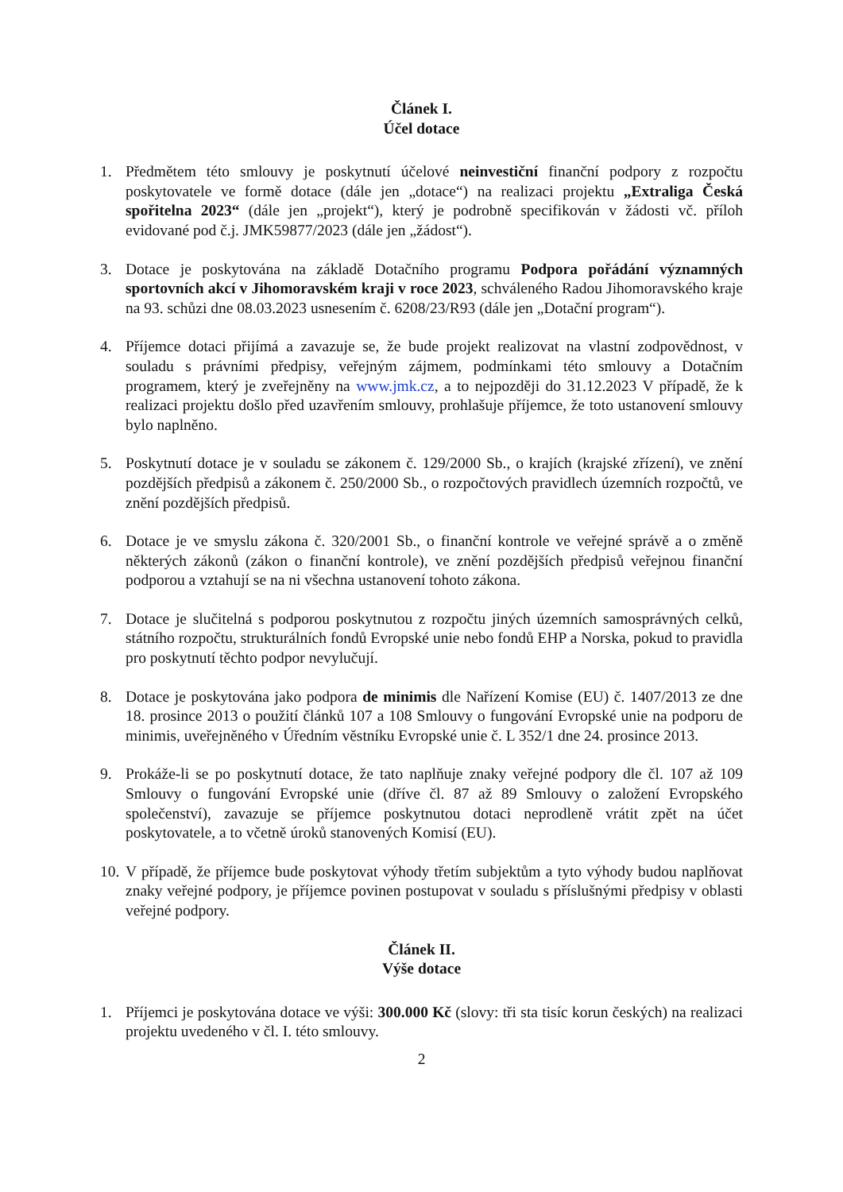Článek I.
Účel dotace
1. Předmětem této smlouvy je poskytnutí účelové neinvestiční finanční podpory z rozpočtu poskytovatele ve formě dotace (dále jen „dotace“) na realizaci projektu „Extraliga Česká spořitelna 2023“ (dále jen „projekt“), který je podrobně specifikován v žádosti vč. příloh evidované pod č.j. JMK59877/2023 (dále jen „žádost“).
3. Dotace je poskytována na základě Dotačního programu Podpora pořádání významných sportovních akcí v Jihomoravském kraji v roce 2023, schváleného Radou Jihomoravského kraje na 93. schůzi dne 08.03.2023 usnesením č. 6208/23/R93 (dále jen „Dotační program“).
4. Příjemce dotaci přijímá a zavazuje se, že bude projekt realizovat na vlastní zodpovědnost, v souladu s právními předpisy, veřejným zájmem, podmínkami této smlouvy a Dotačním programem, který je zveřejněny na www.jmk.cz, a to nejpozději do 31.12.2023 V případě, že k realizaci projektu došlo před uzavřením smlouvy, prohlašuje příjemce, že toto ustanovení smlouvy bylo naplněno.
5. Poskytnutí dotace je v souladu se zákonem č. 129/2000 Sb., o krajích (krajské zřízení), ve znění pozdějších předpisů a zákonem č. 250/2000 Sb., o rozpočtových pravidlech územních rozpočtů, ve znění pozdějších předpisů.
6. Dotace je ve smyslu zákona č. 320/2001 Sb., o finanční kontrole ve veřejné správě a o změně některých zákonů (zákon o finanční kontrole), ve znění pozdějších předpisů veřejnou finanční podporou a vztahují se na ni všechna ustanovení tohoto zákona.
7. Dotace je slučitelná s podporou poskytnutou z rozpočtu jiných územních samosprávných celků, státního rozpočtu, strukturálních fondů Evropské unie nebo fondů EHP a Norska, pokud to pravidla pro poskytnutí těchto podpor nevylučují.
8. Dotace je poskytována jako podpora de minimis dle Nařízení Komise (EU) č. 1407/2013 ze dne 18. prosince 2013 o použití článků 107 a 108 Smlouvy o fungování Evropské unie na podporu de minimis, uveřejněného v Úředním věstníku Evropské unie č. L 352/1 dne 24. prosince 2013.
9. Prokáže-li se po poskytnutí dotace, že tato naplňuje znaky veřejné podpory dle čl. 107 až 109 Smlouvy o fungování Evropské unie (dříve čl. 87 až 89 Smlouvy o založení Evropského společenství), zavazuje se příjemce poskytnutou dotaci neprodleně vrátit zpět na účet poskytovatele, a to včetně úroků stanovených Komisí (EU).
10. V případě, že příjemce bude poskytovat výhody třetím subjektům a tyto výhody budou naplňovat znaky veřejné podpory, je příjemce povinen postupovat v souladu s příslušnými předpisy v oblasti veřejné podpory.
Článek II.
Výše dotace
1. Příjemci je poskytována dotace ve výši: 300.000 Kč (slovy: tři sta tisíc korun českých) na realizaci projektu uvedeného v čl. I. této smlouvy.
2